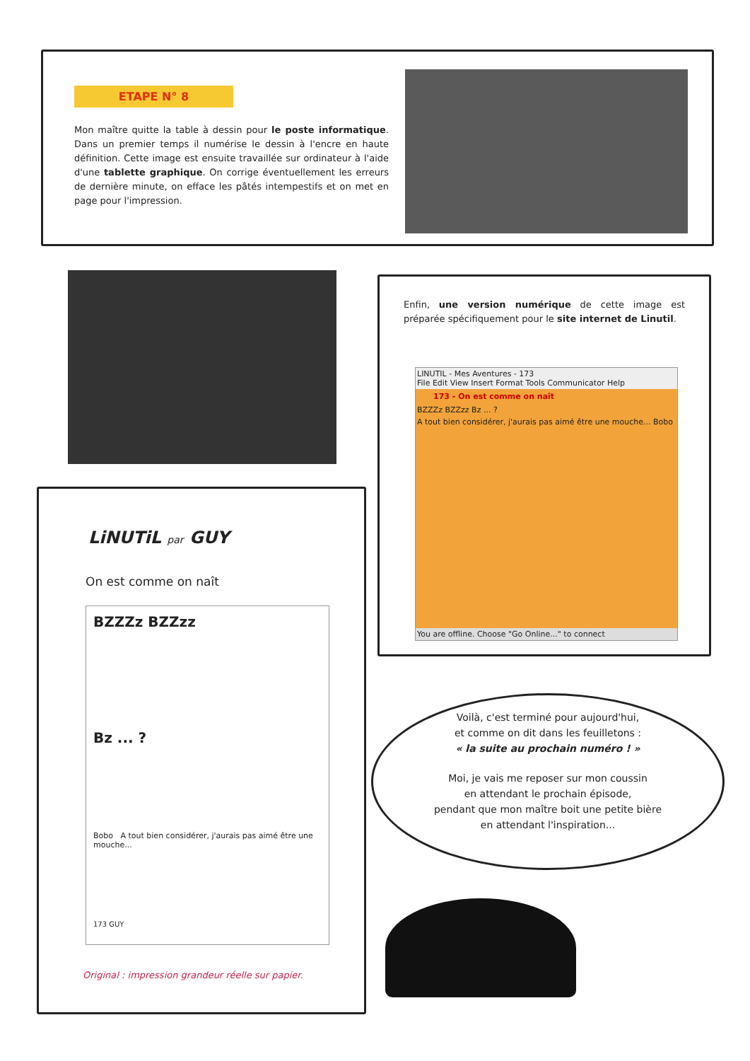ETAPE N° 8
Mon maître quitte la table à dessin pour le poste informatique. Dans un premier temps il numérise le dessin à l'encre en haute définition. Cette image est ensuite travaillée sur ordinateur à l'aide d'une tablette graphique. On corrige éventuellement les erreurs de dernière minute, on efface les pâtés intempestifs et on met en page pour l'impression.
Enfin, une version numérique de cette image est préparée spécifiquement pour le site internet de Linutil.
LINUTIL - Mes Aventures - 173
File Edit View Insert Format Tools Communicator Help
173 - On est comme on naît
BZZZz BZZzz Bz ... ?
A tout bien considérer, j'aurais pas aimé être une mouche... Bobo
You are offline. Choose "Go Online..." to connect
LiNUTiL par GUY
On est comme on naît
BZZZz BZZzz
Bz ... ?
Bobo A tout bien considérer, j'aurais pas aimé être une mouche...
173 GUY
Original : impression grandeur réelle sur papier.
Voilà, c'est terminé pour aujourd'hui,
et comme on dit dans les feuilletons :
« la suite au prochain numéro ! »
Moi, je vais me reposer sur mon coussin
en attendant le prochain épisode,
pendant que mon maître boit une petite bière
en attendant l'inspiration...